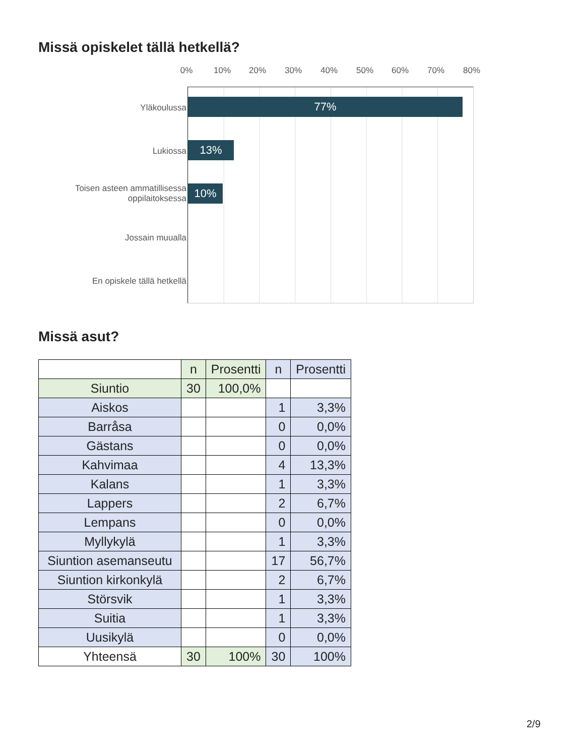Missä opiskelet tällä hetkellä?
0% 10% 20% 30% 40% 50% 60% 70% 80%
Yläkoulussa 77%
Lukiossa 13%
Toisen asteen ammatillisessa oppilaitoksessa
10%
Jossain muualla
En opiskele tällä hetkellä
Missä asut?
| | n | Prosentti | n | Prosentti |
| Siuntio | 30 | 100,0% | | |
| Aiskos | | | 1 | 3,3% |
| Barråsa | | | 0 | 0,0% |
| Gästans | | | 0 | 0,0% |
| Kahvimaa | | | 4 | 13,3% |
| Kalans | | | 1 | 3,3% |
| Lappers | | | 2 | 6,7% |
| Lempans | | | 0 | 0,0% |
| Myllykylä | | | 1 | 3,3% |
| Siuntion asemanseutu | | | 17 | 56,7% |
| Siuntion kirkonkylä | | | 2 | 6,7% |
| Störsvik | | | 1 | 3,3% |
| Suitia | | | 1 | 3,3% |
| Uusikylä | | | 0 | 0,0% |
| Yhteensä | 30 | 100% | 30 | 100% |
2/9